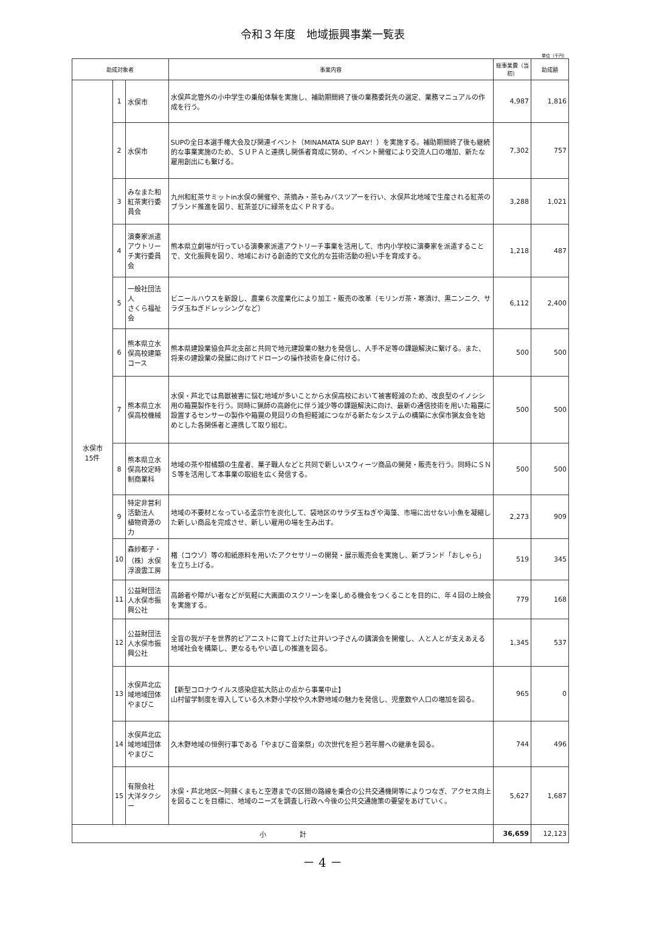令和３年度　地域振興事業一覧表
単位（千円）
| 助成対象者 | | | 事業内容 | 総事業費（当初） | 助成額 |
| --- | --- | --- | --- | --- | --- |
| 水俣市 15件 | 1 | 水俣市 | 水俣芦北管外の小中学生の乗船体験を実施し、補助期間終了後の業務委託先の選定、業務マニュアルの作成を行う。 | 4,987 | 1,816 |
| | 2 | 水俣市 | SUPの全日本選手権大会及び関連イベント（MINAMATA SUP BAY！）を実施する。補助期間終了後も継続的な事業実施のため、ＳＵＰＡと連携し関係者育成に努め、イベント開催により交流人口の増加、新たな雇用創出にも繋げる。 | 7,302 | 757 |
| | 3 | みなまた和紅茶実行委員会 | 九州和紅茶サミットin水俣の開催や、茶摘み・茶もみバスツアーを行い、水俣芦北地域で生産される紅茶のブランド推進を図り、紅茶並びに緑茶を広くＰＲする。 | 3,288 | 1,021 |
| | 4 | 演奏家派遣 アウトリーチ実行委員会 | 熊本県立劇場が行っている演奏家派遣アウトリーチ事業を活用して、市内小学校に演奏家を派遣することで、文化振興を図り、地域における創造的で文化的な芸術活動の担い手を育成する。 | 1,218 | 487 |
| | 5 | 一般社団法人 さくら福祉会 | ビニールハウスを新設し、農業６次産業化により加工・販売の改革（モリンガ茶・寒漬け、黒ニンニク、サラダ玉ねぎドレッシングなど） | 6,112 | 2,400 |
| | 6 | 熊本県立水俣高校建築コース | 熊本県建設業協会芦北支部と共同で地元建設業の魅力を発信し、人手不足等の課題解決に繋げる。また、将来の建設業の発展に向けてドローンの操作技術を身に付ける。 | 500 | 500 |
| | 7 | 熊本県立水俣高校機械 | 水俣・芦北では鳥獣被害に悩む地域が多いことから水俣高校において被害軽減のため、改良型のイノシシ用の箱罠製作を行う。同時に猟師の高齢化に伴う減少等の課題解決に向け、最新の通信技術を用いた箱罠に設置するセンサーの製作や箱罠の見回りの負担軽減につながる新たなシステムの構築に水俣市猟友会を始めとした各関係者と連携して取り組む。 | 500 | 500 |
| | 8 | 熊本県立水俣高校定時制商業科 | 地域の茶や柑橘類の生産者、菓子職人などと共同で新しいスウィーツ商品の開発・販売を行う。同時にＳＮＳ等を活用して本事業の取組を広く発信する。 | 500 | 500 |
| | 9 | 特定非営利活動法人 植物資源の力 | 地域の不要材となっている孟宗竹を炭化して、袋地区のサラダ玉ねぎや海藻、市場に出せない小魚を凝縮した新しい商品を完成させ、新しい雇用の場を生み出す。 | 2,273 | 909 |
| | 10 | 森紗都子・（株）水俣浮浪雲工房 | 楮（コウゾ）等の和紙原料を用いたアクセサリーの開発・展示販売会を実施し、新ブランド「おしゃら」を立ち上げる。 | 519 | 345 |
| | 11 | 公益財団法人水俣市振興公社 | 高齢者や障がい者などが気軽に大画面のスクリーンを楽しめる機会をつくることを目的に、年４回の上映会を実施する。 | 779 | 168 |
| | 12 | 公益財団法人水俣市振興公社 | 全盲の我が子を世界的ピアニストに育て上げた辻井いつ子さんの講演会を開催し、人と人とが支えあえる地域社会を構築し、更なるもやい直しの推進を図る。 | 1,345 | 537 |
| | 13 | 水俣芦北広域地域団体 やまびこ | 【新型コロナウイルス感染症拡大防止の点から事業中止】 山村留学制度を導入している久木野小学校や久木野地域の魅力を発信し、児童数や人口の増加を図る。 | 965 | 0 |
| | 14 | 水俣芦北広域地域団体 やまびこ | 久木野地域の恒例行事である「やまびこ音楽祭」の次世代を担う若年層への継承を図る。 | 744 | 496 |
| | 15 | 有限会社 大洋タクシー | 水俣・芦北地区～阿蘇くまもと空港までの区間の路線を乗合の公共交通機関等によりつなぎ、アクセス向上を図ることを目標に、地域のニーズを調査し行政へ今後の公共交通施策の要望をあげていく。 | 5,627 | 1,687 |
| 小 計 | | | | 36,659 | 12,123 |
－ 4 －